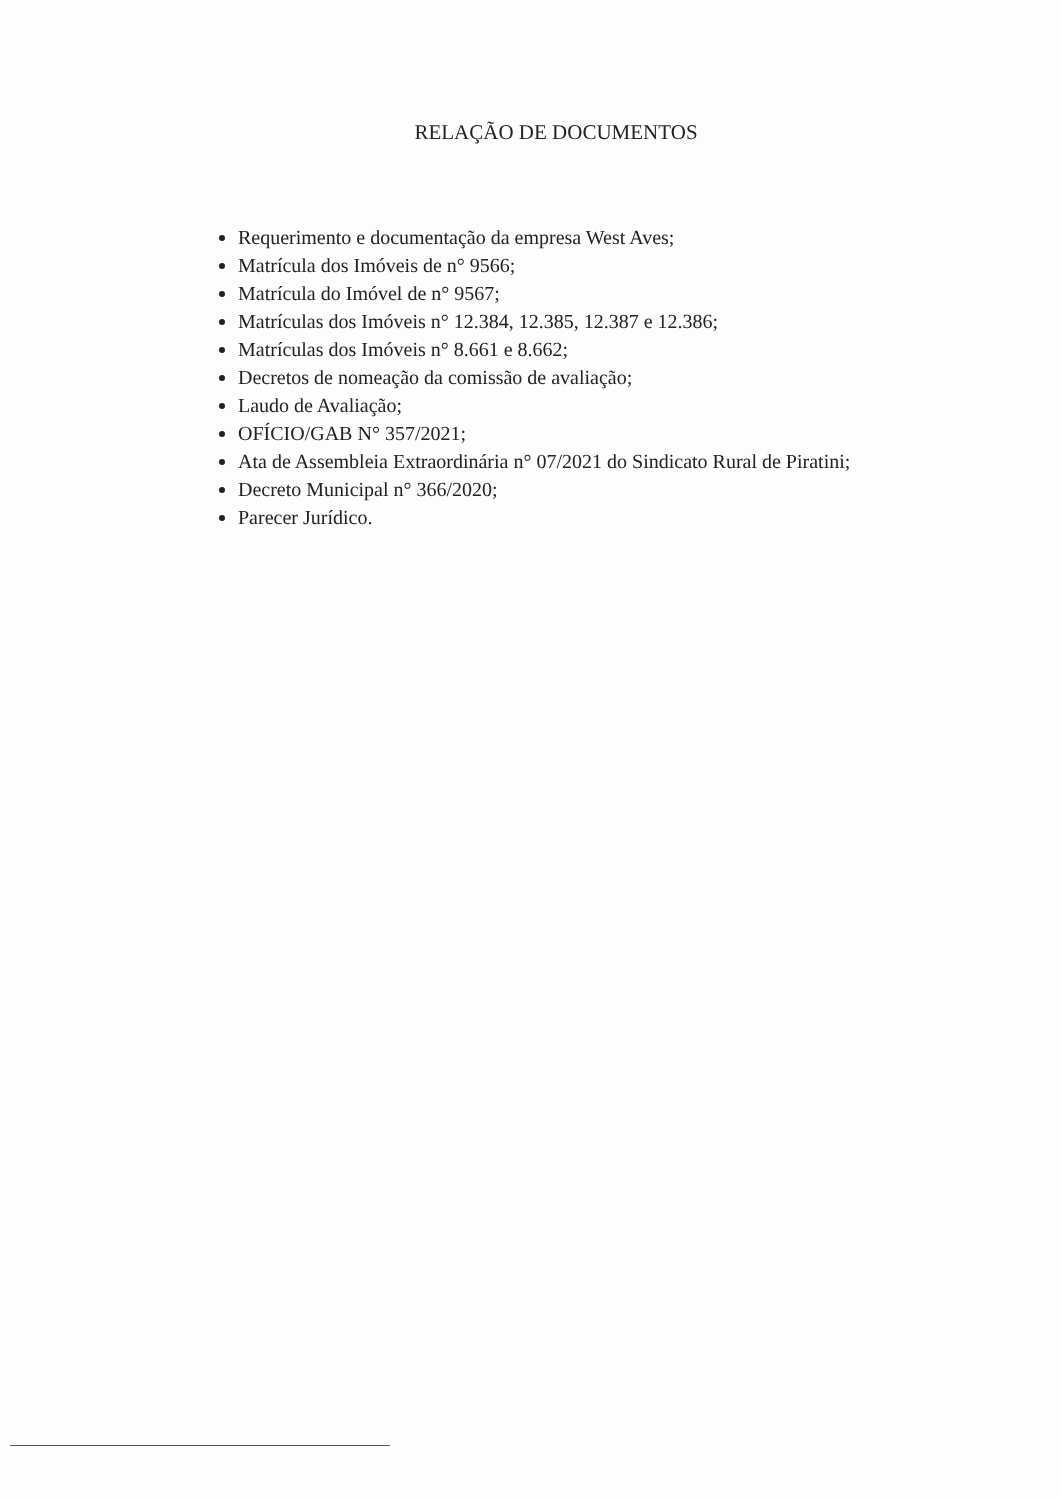RELAÇÃO DE DOCUMENTOS
Requerimento e documentação da empresa West Aves;
Matrícula dos Imóveis de n° 9566;
Matrícula do Imóvel de n° 9567;
Matrículas dos Imóveis n° 12.384, 12.385, 12.387 e 12.386;
Matrículas dos Imóveis n° 8.661 e 8.662;
Decretos de nomeação da comissão de avaliação;
Laudo de Avaliação;
OFÍCIO/GAB N° 357/2021;
Ata de Assembleia Extraordinária n° 07/2021 do Sindicato Rural de Piratini;
Decreto Municipal n° 366/2020;
Parecer Jurídico.